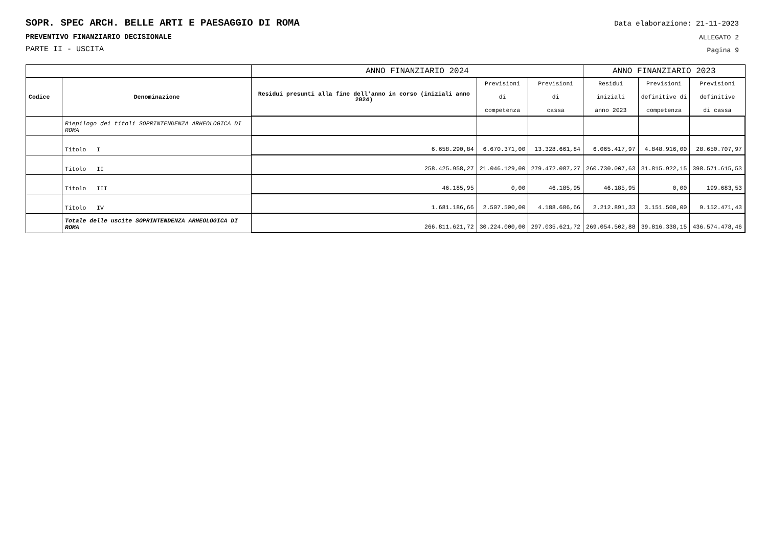Data elaborazione: 21-11-2023
ALLEGATO 2
Pagina 9
SOPR. SPEC ARCH. BELLE ARTI E PAESAGGIO DI ROMA
PREVENTIVO FINANZIARIO DECISIONALE
PARTE II - USCITA
| | | ANNO FINANZIARIO 2024 | | | ANNO FINANZIARIO 2023 | | |
| --- | --- | --- | --- | --- | --- | --- | --- |
| Codice | Denominazione | Residui presunti alla fine dell'anno in corso (iniziali anno 2024) | Previsioni di competenza | Previsioni di cassa | Residui iniziali anno 2023 | Previsioni definitive di competenza | Previsioni definitive di cassa |
| | Riepilogo dei titoli SOPRINTENDENZA ARHEOLOGICA DI ROMA | | | | | | |
| | Titolo I | 6.658.290,84 | 6.670.371,00 | 13.328.661,84 | 6.065.417,97 | 4.848.916,00 | 28.650.707,97 |
| | Titolo II | 258.425.958,27 | 21.046.129,00 | 279.472.087,27 | 260.730.007,63 | 31.815.922,15 | 398.571.615,53 |
| | Titolo III | 46.185,95 | 0,00 | 46.185,95 | 46.185,95 | 0,00 | 199.683,53 |
| | Titolo IV | 1.681.186,66 | 2.507.500,00 | 4.188.686,66 | 2.212.891,33 | 3.151.500,00 | 9.152.471,43 |
| | Totale delle uscite SOPRINTENDENZA ARHEOLOGICA DI ROMA | 266.811.621,72 | 30.224.000,00 | 297.035.621,72 | 269.054.502,88 | 39.816.338,15 | 436.574.478,46 |